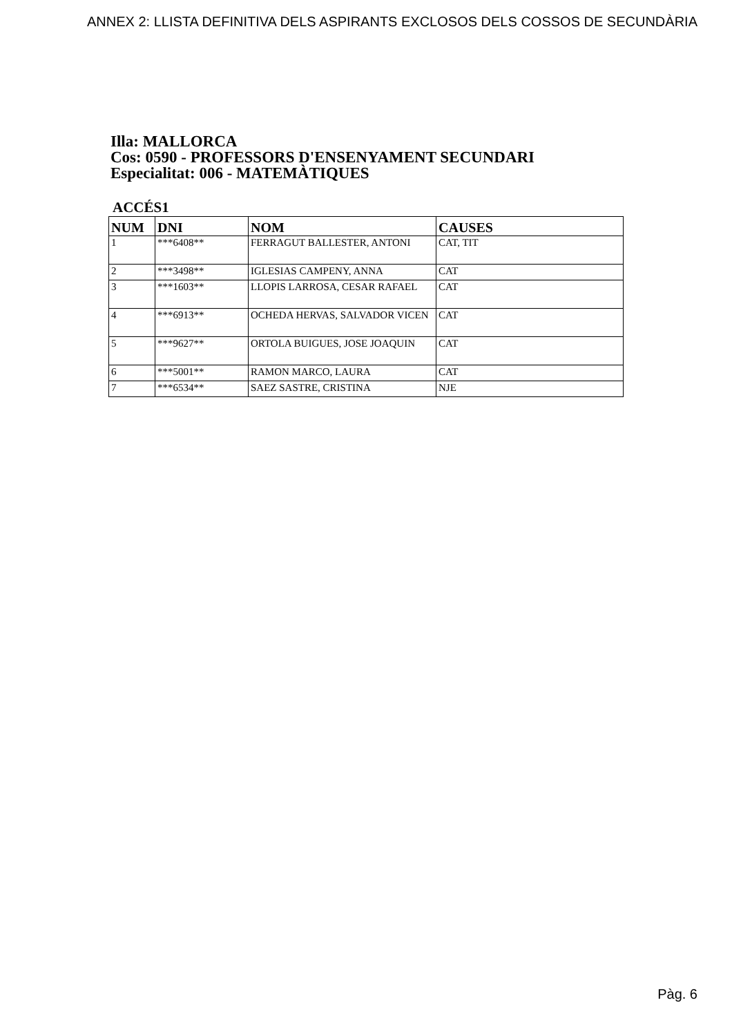ANNEX 2: LLISTA DEFINITIVA DELS ASPIRANTS EXCLOSOS DELS COSSOS DE SECUNDÀRIA
Illa: MALLORCA
Cos: 0590 - PROFESSORS D'ENSENYAMENT SECUNDARI
Especialitat: 006 - MATEMÀTIQUES
ACCÉS1
| NUM | DNI | NOM | CAUSES |
| --- | --- | --- | --- |
| 1 | ***6408** | FERRAGUT BALLESTER, ANTONI | CAT, TIT |
| 2 | ***3498** | IGLESIAS CAMPENY, ANNA | CAT |
| 3 | ***1603** | LLOPIS LARROSA, CESAR RAFAEL | CAT |
| 4 | ***6913** | OCHEDA HERVAS, SALVADOR VICEN | CAT |
| 5 | ***9627** | ORTOLA BUIGUES, JOSE JOAQUIN | CAT |
| 6 | ***5001** | RAMON MARCO, LAURA | CAT |
| 7 | ***6534** | SAEZ SASTRE, CRISTINA | NJE |
Pàg. 6